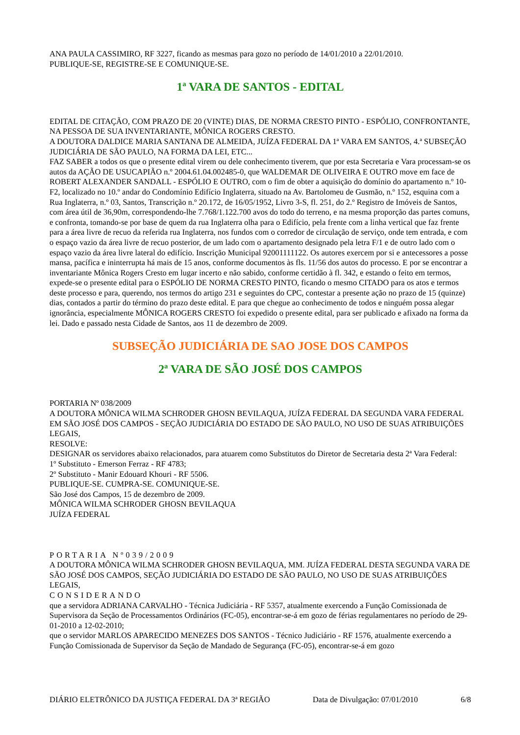ANA PAULA CASSIMIRO, RF 3227, ficando as mesmas para gozo no período de 14/01/2010 a 22/01/2010.
PUBLIQUE-SE, REGISTRE-SE E COMUNIQUE-SE.
1ª VARA DE SANTOS - EDITAL
EDITAL DE CITAÇÃO, COM PRAZO DE 20 (VINTE) DIAS, DE NORMA CRESTO PINTO - ESPÓLIO, CONFRONTANTE, NA PESSOA DE SUA INVENTARIANTE, MÔNICA ROGERS CRESTO.
A DOUTORA DALDICE MARIA SANTANA DE ALMEIDA, JUÍZA FEDERAL DA 1ª VARA EM SANTOS, 4.ª SUBSEÇÃO JUDICIÁRIA DE SÃO PAULO, NA FORMA DA LEI, ETC...
FAZ SABER a todos os que o presente edital virem ou dele conhecimento tiverem, que por esta Secretaria e Vara processam-se os autos da AÇÃO DE USUCAPIÃO n.º 2004.61.04.002485-0, que WALDEMAR DE OLIVEIRA E OUTRO move em face de ROBERT ALEXANDER SANDALL - ESPÓLIO E OUTRO, com o fim de obter a aquisição do domínio do apartamento n.º 10-F2, localizado no 10.º andar do Condomínio Edifício Inglaterra, situado na Av. Bartolomeu de Gusmão, n.º 152, esquina com a Rua Inglaterra, n.º 03, Santos, Transcrição n.º 20.172, de 16/05/1952, Livro 3-S, fl. 251, do 2.º Registro de Imóveis de Santos, com área útil de 36,90m, correspondendo-lhe 7.768/1.122.700 avos do todo do terreno, e na mesma proporção das partes comuns, e confronta, tomando-se por base de quem da rua Inglaterra olha para o Edifício, pela frente com a linha vertical que faz frente para a área livre de recuo da referida rua Inglaterra, nos fundos com o corredor de circulação de serviço, onde tem entrada, e com o espaço vazio da área livre de recuo posterior, de um lado com o apartamento designado pela letra F/1 e de outro lado com o espaço vazio da área livre lateral do edifício. Inscrição Municipal 92001111122. Os autores exercem por si e antecessores a posse mansa, pacífica e ininterrupta há mais de 15 anos, conforme documentos às fls. 11/56 dos autos do processo. E por se encontrar a inventariante Mônica Rogers Cresto em lugar incerto e não sabido, conforme certidão à fl. 342, e estando o feito em termos, expede-se o presente edital para o ESPÓLIO DE NORMA CRESTO PINTO, ficando o mesmo CITADO para os atos e termos deste processo e para, querendo, nos termos do artigo 231 e seguintes do CPC, contestar a presente ação no prazo de 15 (quinze) dias, contados a partir do término do prazo deste edital. E para que chegue ao conhecimento de todos e ninguém possa alegar ignorância, especialmente MÔNICA ROGERS CRESTO foi expedido o presente edital, para ser publicado e afixado na forma da lei. Dado e passado nesta Cidade de Santos, aos 11 de dezembro de 2009.
SUBSEÇÃO JUDICIÁRIA DE SAO JOSE DOS CAMPOS
2ª VARA DE SÃO JOSÉ DOS CAMPOS
PORTARIA Nº 038/2009
A DOUTORA MÔNICA WILMA SCHRODER GHOSN BEVILAQUA, JUÍZA FEDERAL DA SEGUNDA VARA FEDERAL EM SÃO JOSÉ DOS CAMPOS - SEÇÃO JUDICIÁRIA DO ESTADO DE SÃO PAULO, NO USO DE SUAS ATRIBUIÇÕES LEGAIS,
RESOLVE:
DESIGNAR os servidores abaixo relacionados, para atuarem como Substitutos do Diretor de Secretaria desta 2ª Vara Federal:
1º Substituto - Emerson Ferraz - RF 4783;
2º Substituto - Manir Edouard Khouri - RF 5506.
PUBLIQUE-SE. CUMPRA-SE. COMUNIQUE-SE.
São José dos Campos, 15 de dezembro de 2009.
MÔNICA WILMA SCHRODER GHOSN BEVILAQUA
JUÍZA FEDERAL
PORTARIA Nº039/2009
A DOUTORA MÔNICA WILMA SCHRODER GHOSN BEVILAQUA, MM. JUÍZA FEDERAL DESTA SEGUNDA VARA DE SÃO JOSÉ DOS CAMPOS, SEÇÃO JUDICIÁRIA DO ESTADO DE SÃO PAULO, NO USO DE SUAS ATRIBUIÇÕES LEGAIS,
CONSIDERANDO
que a servidora ADRIANA CARVALHO - Técnica Judiciária - RF 5357, atualmente exercendo a Função Comissionada de Supervisora da Seção de Processamentos Ordinários (FC-05), encontrar-se-á em gozo de férias regulamentares no período de 29-01-2010 a 12-02-2010;
que o servidor MARLOS APARECIDO MENEZES DOS SANTOS - Técnico Judiciário - RF 1576, atualmente exercendo a Função Comissionada de Supervisor da Seção de Mandado de Segurança (FC-05), encontrar-se-á em gozo
DIÁRIO ELETRÔNICO DA JUSTIÇA FEDERAL DA 3ª REGIÃO Data de Divulgação: 07/01/2010 6/8